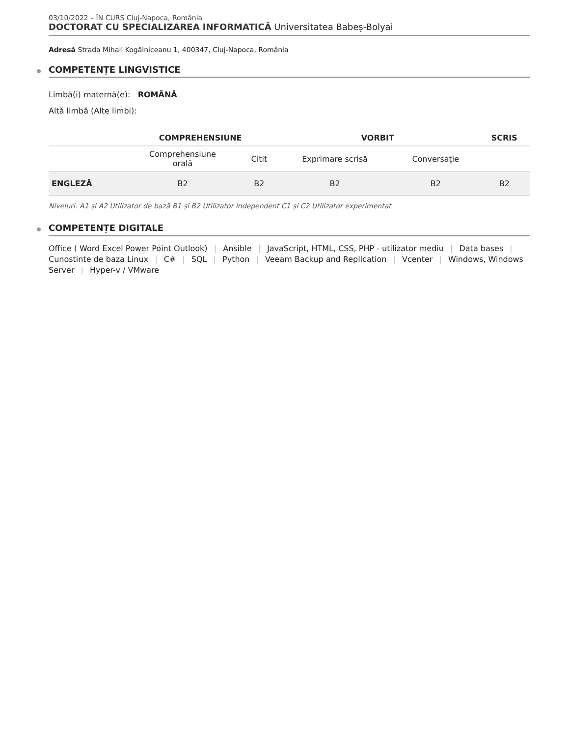03/10/2022 – ÎN CURS Cluj-Napoca, România
DOCTORAT CU SPECIALIZAREA INFORMATICĂ Universitatea Babeș-Bolyai
Adresă Strada Mihail Kogălniceanu 1, 400347, Cluj-Napoca, România
COMPETENȚE LINGVISTICE
Limbă(i) maternă(e): ROMÂNĂ
Altă limbă (Alte limbi):
| | COMPREHENSIUNE | | VORBIT | | SCRIS |
| --- | --- | --- | --- | --- | --- |
| | Comprehensiune orală | Citit | Exprimare scrisă | Conversație | |
| ENGLEZĂ | B2 | B2 | B2 | B2 | B2 |
Niveluri: A1 și A2 Utilizator de bază B1 și B2 Utilizator independent C1 și C2 Utilizator experimentat
COMPETENȚE DIGITALE
Office ( Word Excel Power Point Outlook) | Ansible | JavaScript, HTML, CSS, PHP - utilizator mediu | Data bases | Cunostinte de baza Linux | C# | SQL | Python | Veeam Backup and Replication | Vcenter | Windows, Windows Server | Hyper-v / VMware